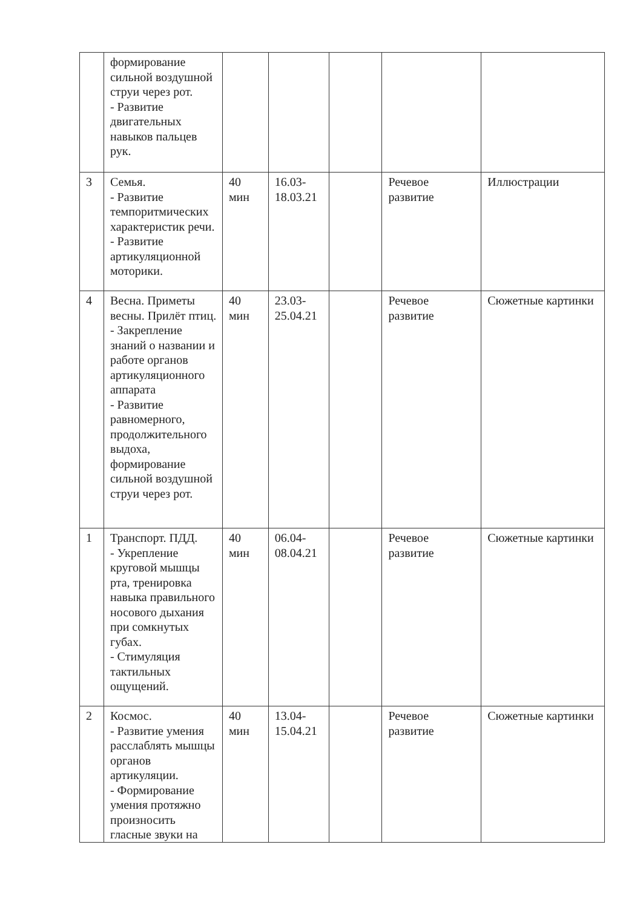| | формирование сильной воздушной струи через рот. - Развитие двигательных навыков пальцев рук. | | | | | |
| 3 | Семья. - Развитие темпоритмических характеристик речи. - Развитие артикуляционной моторики. | 40 мин | 16.03-18.03.21 | | Речевое развитие | Иллюстрации |
| 4 | Весна. Приметы весны. Прилёт птиц. - Закрепление знаний о названии и работе органов артикуляционного аппарата - Развитие равномерного, продолжительного выдоха, формирование сильной воздушной струи через рот. | 40 мин | 23.03-25.04.21 | | Речевое развитие | Сюжетные картинки |
| 1 | Транспорт. ПДД. - Укрепление круговой мышцы рта, тренировка навыка правильного носового дыхания при сомкнутых губах. - Стимуляция тактильных ощущений. | 40 мин | 06.04-08.04.21 | | Речевое развитие | Сюжетные картинки |
| 2 | Космос. - Развитие умения расслаблять мышцы органов артикуляции. - Формирование умения протяжно произносить гласные звуки на | 40 мин | 13.04-15.04.21 | | Речевое развитие | Сюжетные картинки |